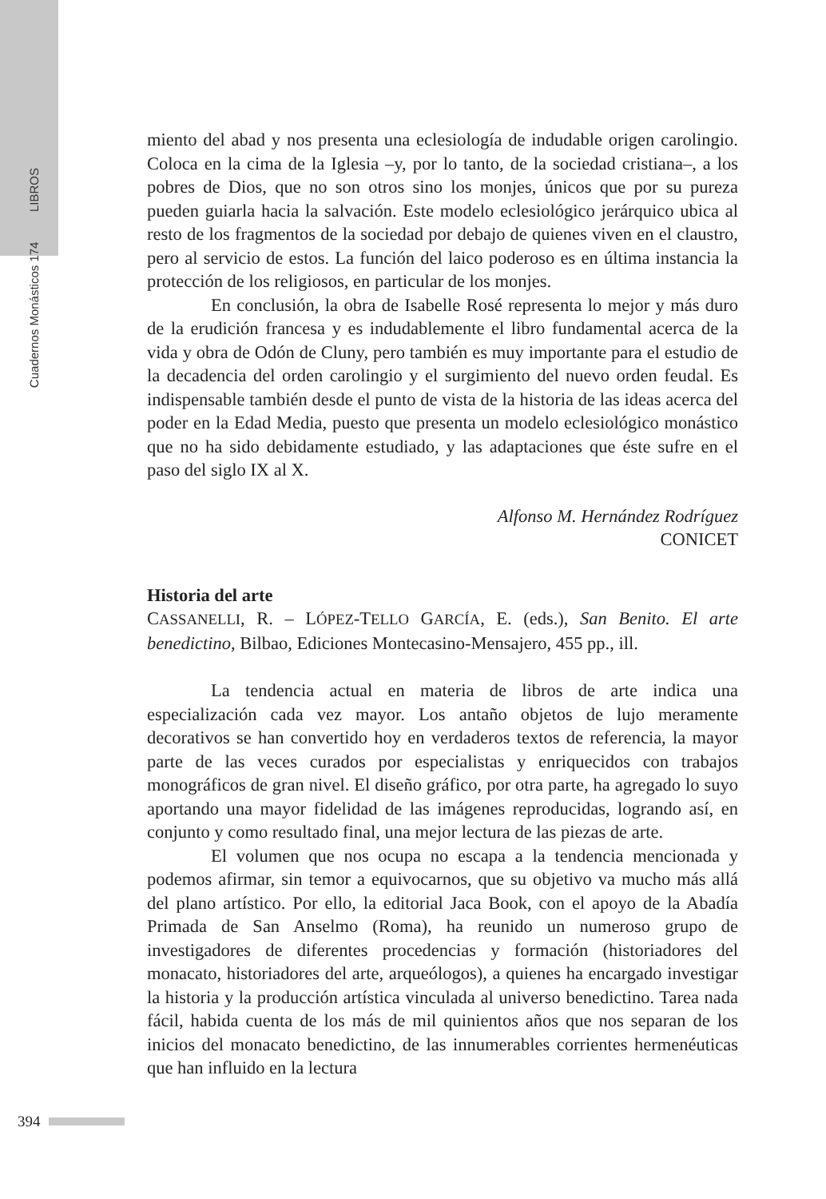Cuadernos Monásticos 174 LIBROS
miento del abad y nos presenta una eclesiología de indudable origen carolingio. Coloca en la cima de la Iglesia –y, por lo tanto, de la sociedad cristiana–, a los pobres de Dios, que no son otros sino los monjes, únicos que por su pureza pueden guiarla hacia la salvación. Este modelo eclesiológico jerárquico ubica al resto de los fragmentos de la sociedad por debajo de quienes viven en el claustro, pero al servicio de estos. La función del laico poderoso es en última instancia la protección de los religiosos, en particular de los monjes.
En conclusión, la obra de Isabelle Rosé representa lo mejor y más duro de la erudición francesa y es indudablemente el libro fundamental acerca de la vida y obra de Odón de Cluny, pero también es muy importante para el estudio de la decadencia del orden carolingio y el surgimiento del nuevo orden feudal. Es indispensable también desde el punto de vista de la historia de las ideas acerca del poder en la Edad Media, puesto que presenta un modelo eclesiológico monástico que no ha sido debidamente estudiado, y las adaptaciones que éste sufre en el paso del siglo IX al X.
Alfonso M. Hernández Rodríguez
CONICET
Historia del arte
CASSANELLI, R. – LÓPEZ-TELLO GARCÍA, E. (eds.), San Benito. El arte benedictino, Bilbao, Ediciones Montecasino-Mensajero, 455 pp., ill.
La tendencia actual en materia de libros de arte indica una especialización cada vez mayor. Los antaño objetos de lujo meramente decorativos se han convertido hoy en verdaderos textos de referencia, la mayor parte de las veces curados por especialistas y enriquecidos con trabajos monográficos de gran nivel. El diseño gráfico, por otra parte, ha agregado lo suyo aportando una mayor fidelidad de las imágenes reproducidas, logrando así, en conjunto y como resultado final, una mejor lectura de las piezas de arte.
El volumen que nos ocupa no escapa a la tendencia mencionada y podemos afirmar, sin temor a equivocarnos, que su objetivo va mucho más allá del plano artístico. Por ello, la editorial Jaca Book, con el apoyo de la Abadía Primada de San Anselmo (Roma), ha reunido un numeroso grupo de investigadores de diferentes procedencias y formación (historiadores del monacato, historiadores del arte, arqueólogos), a quienes ha encargado investigar la historia y la producción artística vinculada al universo benedictino. Tarea nada fácil, habida cuenta de los más de mil quinientos años que nos separan de los inicios del monacato benedictino, de las innumerables corrientes hermenéuticas que han influido en la lectura
394